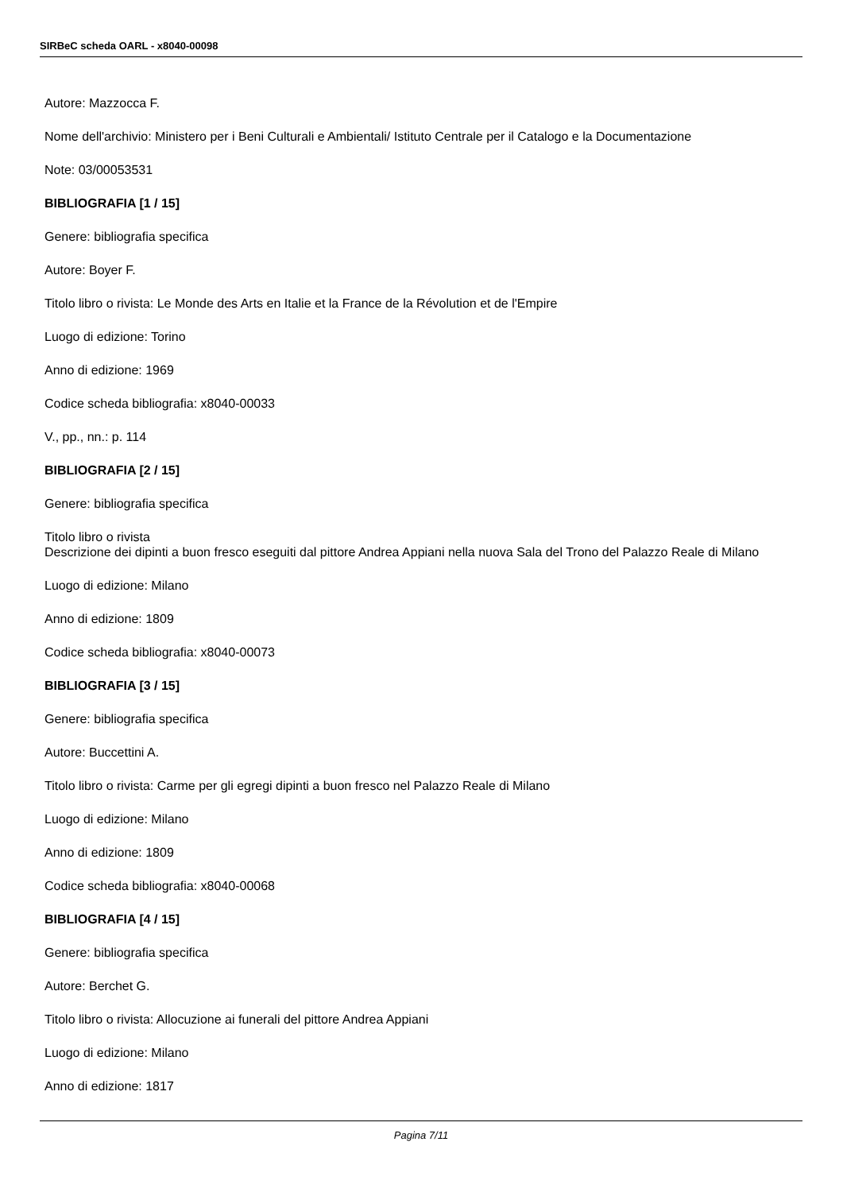SIRBeC scheda OARL - x8040-00098
Autore: Mazzocca F.
Nome dell'archivio: Ministero per i Beni Culturali e Ambientali/ Istituto Centrale per il Catalogo e la Documentazione
Note: 03/00053531
BIBLIOGRAFIA [1 / 15]
Genere: bibliografia specifica
Autore: Boyer F.
Titolo libro o rivista: Le Monde des Arts en Italie et la France de la Révolution et de l'Empire
Luogo di edizione: Torino
Anno di edizione: 1969
Codice scheda bibliografia: x8040-00033
V., pp., nn.: p. 114
BIBLIOGRAFIA [2 / 15]
Genere: bibliografia specifica
Titolo libro o rivista
Descrizione dei dipinti a buon fresco eseguiti dal pittore Andrea Appiani nella nuova Sala del Trono del Palazzo Reale di Milano
Luogo di edizione: Milano
Anno di edizione: 1809
Codice scheda bibliografia: x8040-00073
BIBLIOGRAFIA [3 / 15]
Genere: bibliografia specifica
Autore: Buccettini A.
Titolo libro o rivista: Carme per gli egregi dipinti a buon fresco nel Palazzo Reale di Milano
Luogo di edizione: Milano
Anno di edizione: 1809
Codice scheda bibliografia: x8040-00068
BIBLIOGRAFIA [4 / 15]
Genere: bibliografia specifica
Autore: Berchet G.
Titolo libro o rivista: Allocuzione ai funerali del pittore Andrea Appiani
Luogo di edizione: Milano
Anno di edizione: 1817
Pagina 7/11